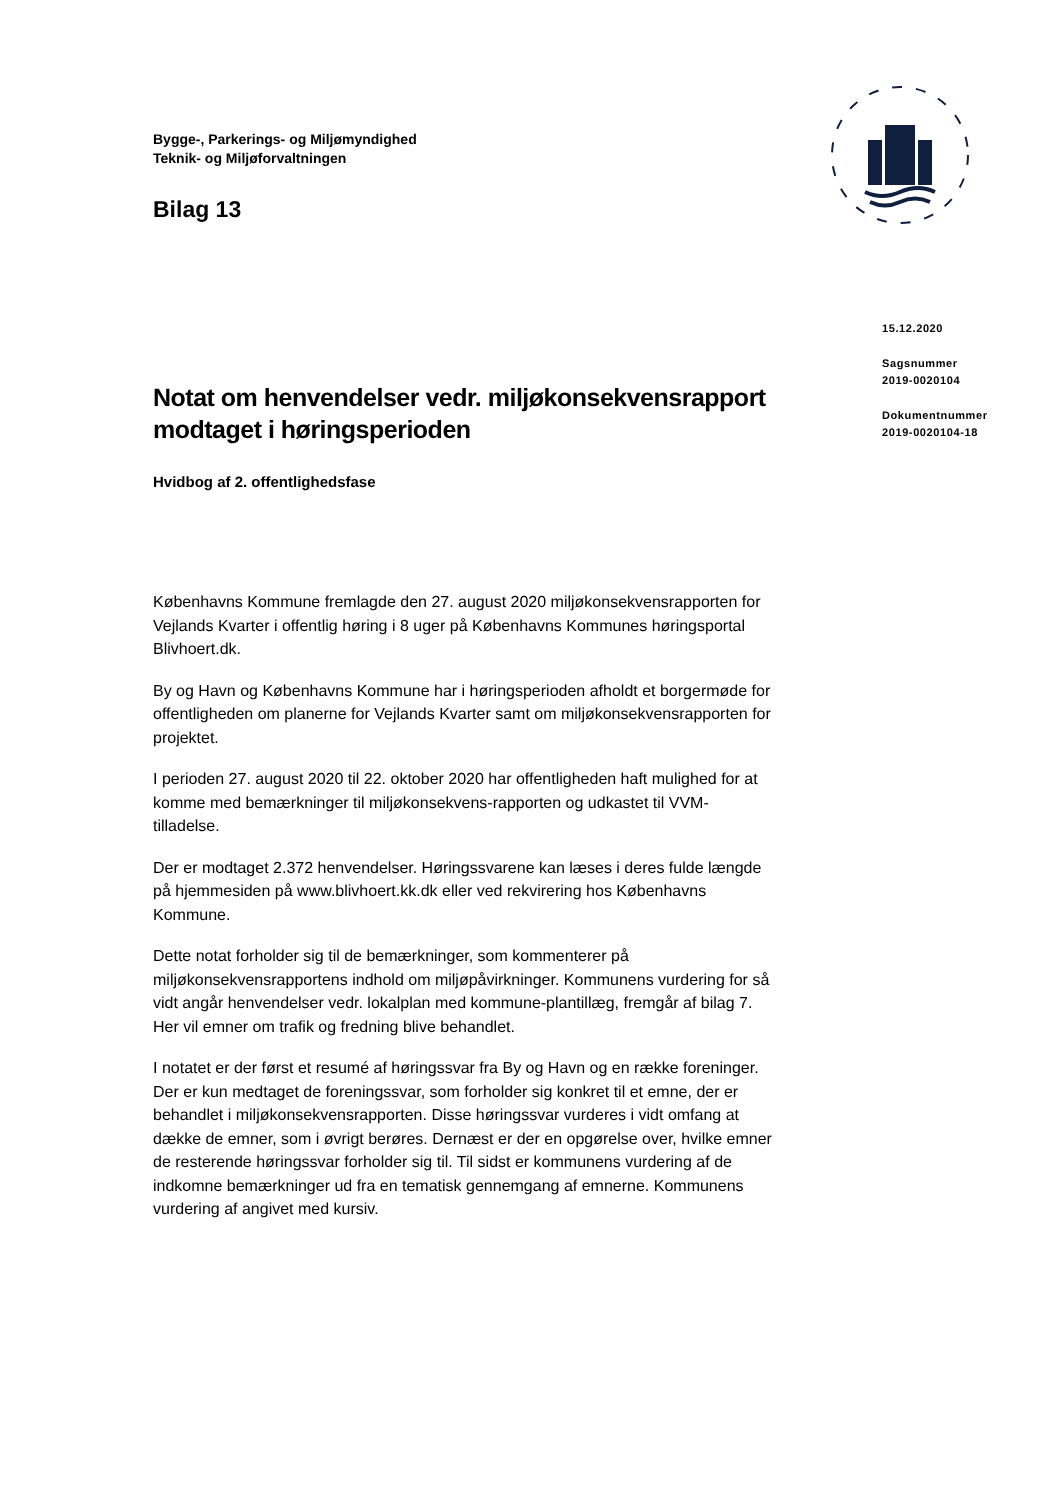Bygge-, Parkerings- og Miljømyndighed
Teknik- og Miljøforvaltningen
Bilag 13
Notat om henvendelser vedr. miljøkonsekvensrapport modtaget i høringsperioden
Hvidbog af 2. offentlighedsfase
Københavns Kommune fremlagde den 27. august 2020 miljøkonsekvensrapporten for Vejlands Kvarter i offentlig høring i 8 uger på Københavns Kommunes høringsportal Blivhoert.dk.
By og Havn og Københavns Kommune har i høringsperioden afholdt et borgermøde for offentligheden om planerne for Vejlands Kvarter samt om miljøkonsekvensrapporten for projektet.
I perioden 27. august 2020 til 22. oktober 2020 har offentligheden haft mulighed for at komme med bemærkninger til miljøkonsekvens-rapporten og udkastet til VVM-tilladelse.
Der er modtaget 2.372 henvendelser. Høringssvarene kan læses i deres fulde længde på hjemmesiden på www.blivhoert.kk.dk eller ved rekvirering hos Københavns Kommune.
Dette notat forholder sig til de bemærkninger, som kommenterer på miljøkonsekvensrapportens indhold om miljøpåvirkninger. Kommunens vurdering for så vidt angår henvendelser vedr. lokalplan med kommune-plantillæg, fremgår af bilag 7. Her vil emner om trafik og fredning blive behandlet.
I notatet er der først et resumé af høringssvar fra By og Havn og en række foreninger. Der er kun medtaget de foreningssvar, som forholder sig konkret til et emne, der er behandlet i miljøkonsekvensrapporten. Disse høringssvar vurderes i vidt omfang at dække de emner, som i øvrigt berøres. Dernæst er der en opgørelse over, hvilke emner de resterende høringssvar forholder sig til. Til sidst er kommunens vurdering af de indkomne bemærkninger ud fra en tematisk gennemgang af emnerne. Kommunens vurdering af angivet med kursiv.
15.12.2020
Sagsnummer
2019-0020104
Dokumentnummer
2019-0020104-18